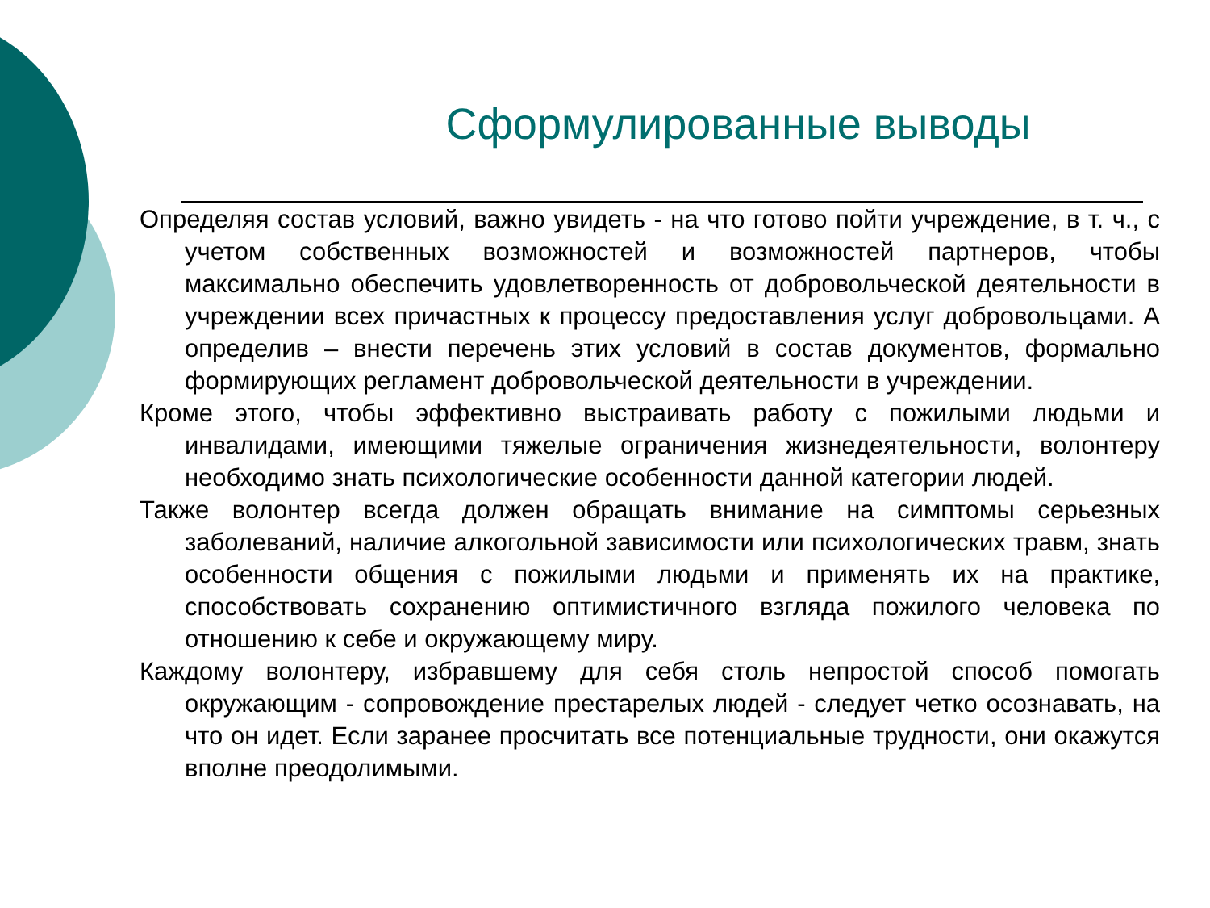Сформулированные выводы
Определяя состав условий, важно увидеть - на что готово пойти учреждение, в т. ч., с учетом собственных возможностей и возможностей партнеров, чтобы максимально обеспечить удовлетворенность от добровольческой деятельности в учреждении всех причастных к процессу предоставления услуг добровольцами. А определив – внести перечень этих условий в состав документов, формально формирующих регламент добровольческой деятельности в учреждении.
Кроме этого, чтобы эффективно выстраивать работу с пожилыми людьми и инвалидами, имеющими тяжелые ограничения жизнедеятельности, волонтеру необходимо знать психологические особенности данной категории людей.
Также волонтер всегда должен обращать внимание на симптомы серьезных заболеваний, наличие алкогольной зависимости или психологических травм, знать особенности общения с пожилыми людьми и применять их на практике, способствовать сохранению оптимистичного взгляда пожилого человека по отношению к себе и окружающему миру.
Каждому волонтеру, избравшему для себя столь непростой способ помогать окружающим - сопровождение престарелых людей - следует четко осознавать, на что он идет. Если заранее просчитать все потенциальные трудности, они окажутся вполне преодолимыми.